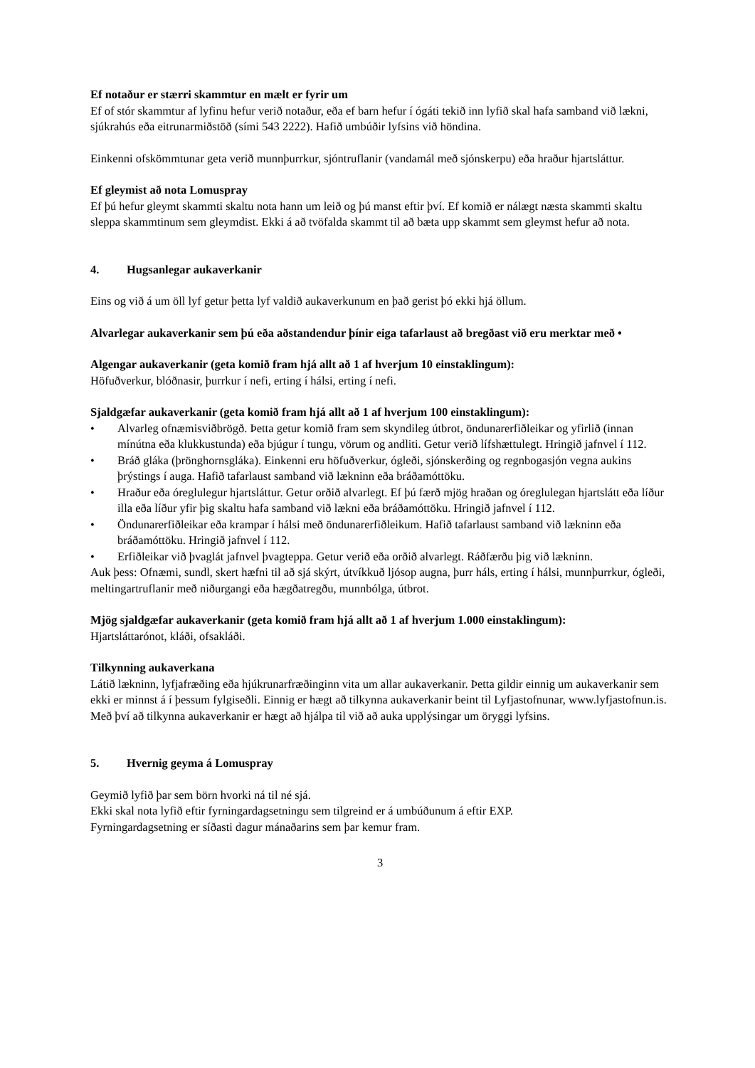Ef notaður er stærri skammtur en mælt er fyrir um
Ef of stór skammtur af lyfinu hefur verið notaður, eða ef barn hefur í ógáti tekið inn lyfið skal hafa samband við lækni, sjúkrahús eða eitrunarmiðstöð (sími 543 2222). Hafið umbúðir lyfsins við höndina.
Einkenni ofskömmtunar geta verið munnþurrkur, sjóntruflanir (vandamál með sjónskerpu) eða hraður hjartsláttur.
Ef gleymist að nota Lomuspray
Ef þú hefur gleymt skammti skaltu nota hann um leið og þú manst eftir því. Ef komið er nálægt næsta skammti skaltu sleppa skammtinum sem gleymdist. Ekki á að tvöfalda skammt til að bæta upp skammt sem gleymst hefur að nota.
4. Hugsanlegar aukaverkanir
Eins og við á um öll lyf getur þetta lyf valdið aukaverkunum en það gerist þó ekki hjá öllum.
Alvarlegar aukaverkanir sem þú eða aðstandendur þínir eiga tafarlaust að bregðast við eru merktar með •
Algengar aukaverkanir (geta komið fram hjá allt að 1 af hverjum 10 einstaklingum):
Höfuðverkur, blóðnasir, þurrkur í nefi, erting í hálsi, erting í nefi.
Sjaldgæfar aukaverkanir (geta komið fram hjá allt að 1 af hverjum 100 einstaklingum):
• Alvarleg ofnæmisviðbrögð. Þetta getur komið fram sem skyndileg útbrot, öndunarerfiðleikar og yfirlið (innan mínútna eða klukkustunda) eða bjúgur í tungu, vörum og andliti. Getur verið lífshættulegt. Hringið jafnvel í 112.
• Bráð gláka (þrönghornsgláka). Einkenni eru höfuðverkur, ógleði, sjónskerðing og regnbogasjón vegna aukins þrýstings í auga. Hafið tafarlaust samband við lækninn eða bráðamóttöku.
• Hraður eða óreglulegur hjartsláttur. Getur orðið alvarlegt. Ef þú færð mjög hraðan og óreglulegan hjartslátt eða líður illa eða líður yfir þig skaltu hafa samband við lækni eða bráðamóttöku. Hringið jafnvel í 112.
• Öndunarerfiðleikar eða krampar í hálsi með öndunarerfiðleikum. Hafið tafarlaust samband við lækninn eða bráðamóttöku. Hringið jafnvel í 112.
• Erfiðleikar við þvaglát jafnvel þvagteppa. Getur verið eða orðið alvarlegt. Ráðfærðu þig við lækninn.
Auk þess: Ofnæmi, sundl, skert hæfni til að sjá skýrt, útvíkkuð ljósop augna, þurr háls, erting í hálsi, munnþurrkur, ógleði, meltingartruflanir með niðurgangi eða hægðatregðu, munnbólga, útbrot.
Mjög sjaldgæfar aukaverkanir (geta komið fram hjá allt að 1 af hverjum 1.000 einstaklingum):
Hjartsláttarónot, kláði, ofsakláði.
Tilkynning aukaverkana
Látið lækninn, lyfjafræðing eða hjúkrunarfræðinginn vita um allar aukaverkanir. Þetta gildir einnig um aukaverkanir sem ekki er minnst á í þessum fylgiseðli. Einnig er hægt að tilkynna aukaverkanir beint til Lyfjastofnunar, www.lyfjastofnun.is. Með því að tilkynna aukaverkanir er hægt að hjálpa til við að auka upplýsingar um öryggi lyfsins.
5. Hvernig geyma á Lomuspray
Geymið lyfið þar sem börn hvorki ná til né sjá.
Ekki skal nota lyfið eftir fyrningardagsetningu sem tilgreind er á umbúðunum á eftir EXP.
Fyrningardagsetning er síðasti dagur mánaðarins sem þar kemur fram.
3